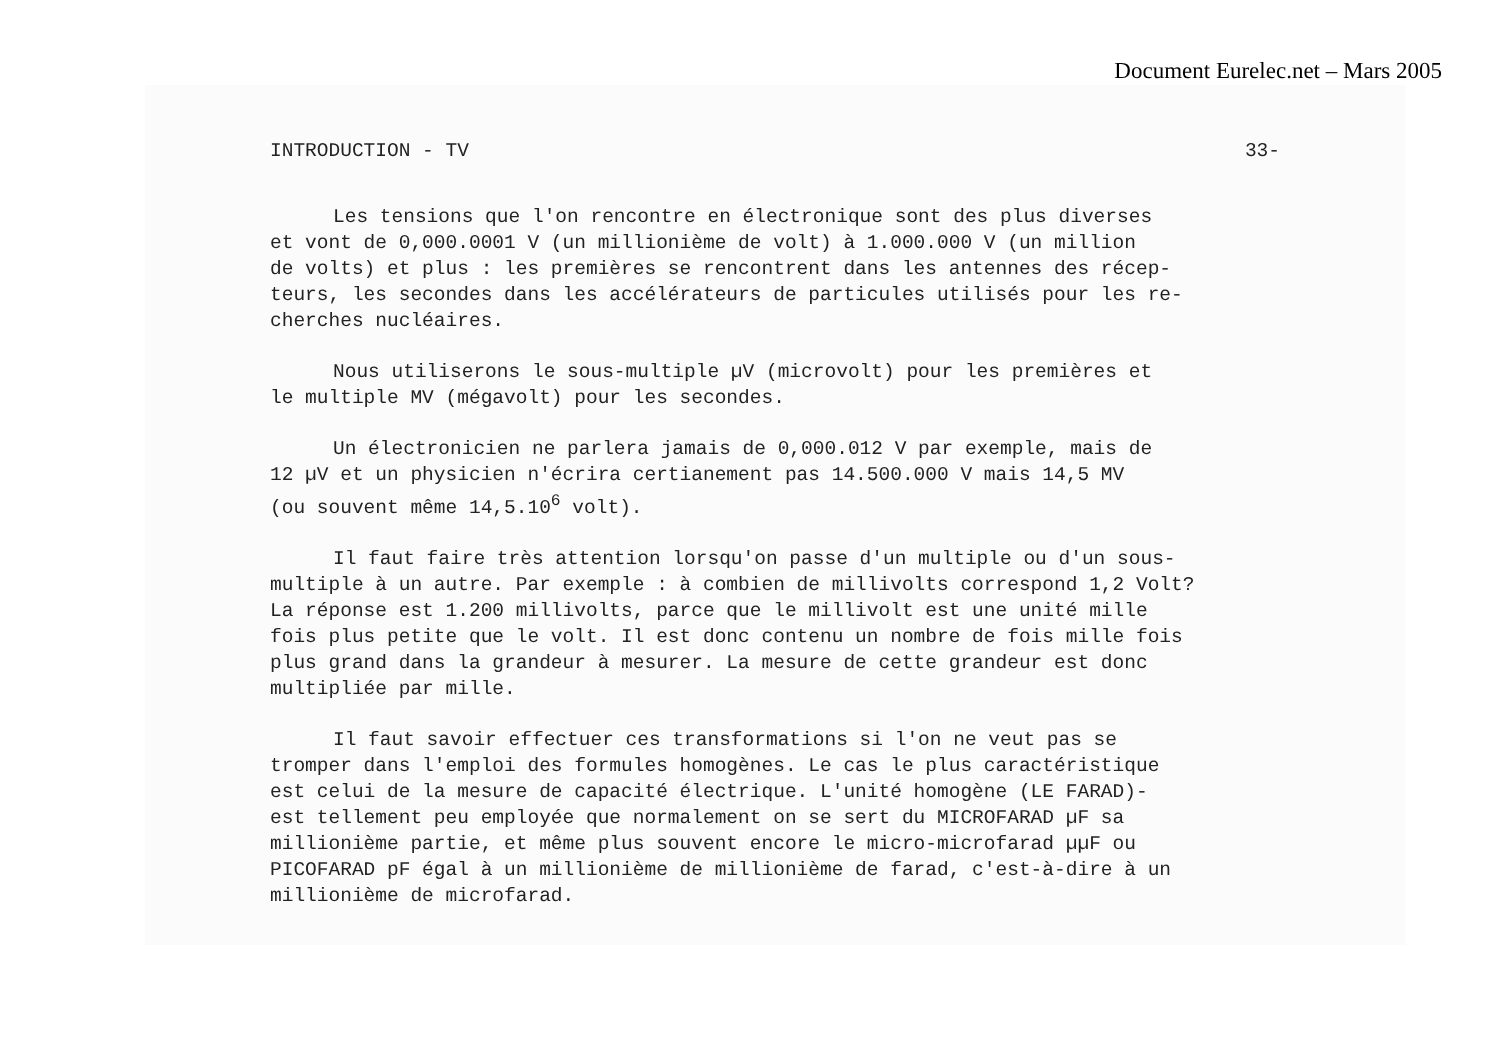Document Eurelec.net – Mars 2005
INTRODUCTION - TV 33-
Les tensions que l'on rencontre en électronique sont des plus diverses
et vont de 0,000.0001 V (un millionième de volt) à 1.000.000 V (un million
de volts) et plus : les premières se rencontrent dans les antennes des récep-
teurs, les secondes dans les accélérateurs de particules utilisés pour les re-
cherches nucléaires.
Nous utiliserons le sous-multiple µV (microvolt) pour les premières et
le multiple MV (mégavolt) pour les secondes.
Un électronicien ne parlera jamais de 0,000.012 V par exemple, mais de
12 µV et un physicien n'écrira certianement pas 14.500.000 V mais 14,5 MV
(ou souvent même 14,5.10<sup>6</sup> volt).
Il faut faire très attention lorsqu'on passe d'un multiple ou d'un sous-
multiple à un autre. Par exemple : à combien de millivolts correspond 1,2 Volt?
La réponse est 1.200 millivolts, parce que le millivolt est une unité mille
fois plus petite que le volt. Il est donc contenu un nombre de fois mille fois
plus grand dans la grandeur à mesurer. La mesure de cette grandeur est donc
multipliée par mille.
Il faut savoir effectuer ces transformations si l'on ne veut pas se
tromper dans l'emploi des formules homogènes. Le cas le plus caractéristique
est celui de la mesure de capacité électrique. L'unité homogène (LE FARAD)-
est tellement peu employée que normalement on se sert du MICROFARAD µF sa
millionième partie, et même plus souvent encore le micro-microfarad µµF ou
PICOFARAD pF égal à un millionième de millionième de farad, c'est-à-dire à un
millionième de microfarad.